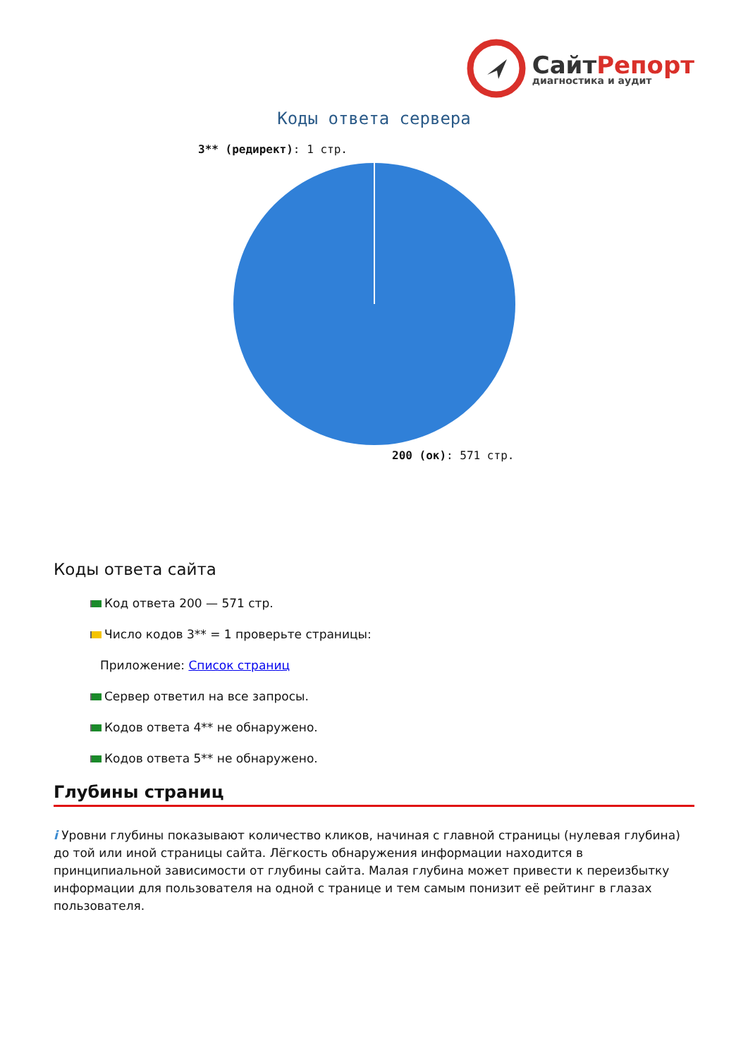СайтРепорт
диагностика и аудит
Коды ответа сервера
3** (редирект): 1 стр.
200 (ок): 571 стр.
Коды ответа сайта
Код ответа 200 — 571 стр.
Число кодов 3** = 1 проверьте страницы:
Приложение: Список страниц
Сервер ответил на все запросы.
Кодов ответа 4** не обнаружено.
Кодов ответа 5** не обнаружено.
Глубины страниц
i Уровни глубины показывают количество кликов, начиная с главной страницы (нулевая глубина) до той или иной страницы сайта. Лёгкость обнаружения информации находится в принципиальной зависимости от глубины сайта. Малая глубина может привести к переизбытку информации для пользователя на одной с транице и тем самым понизит её рейтинг в глазах пользователя.